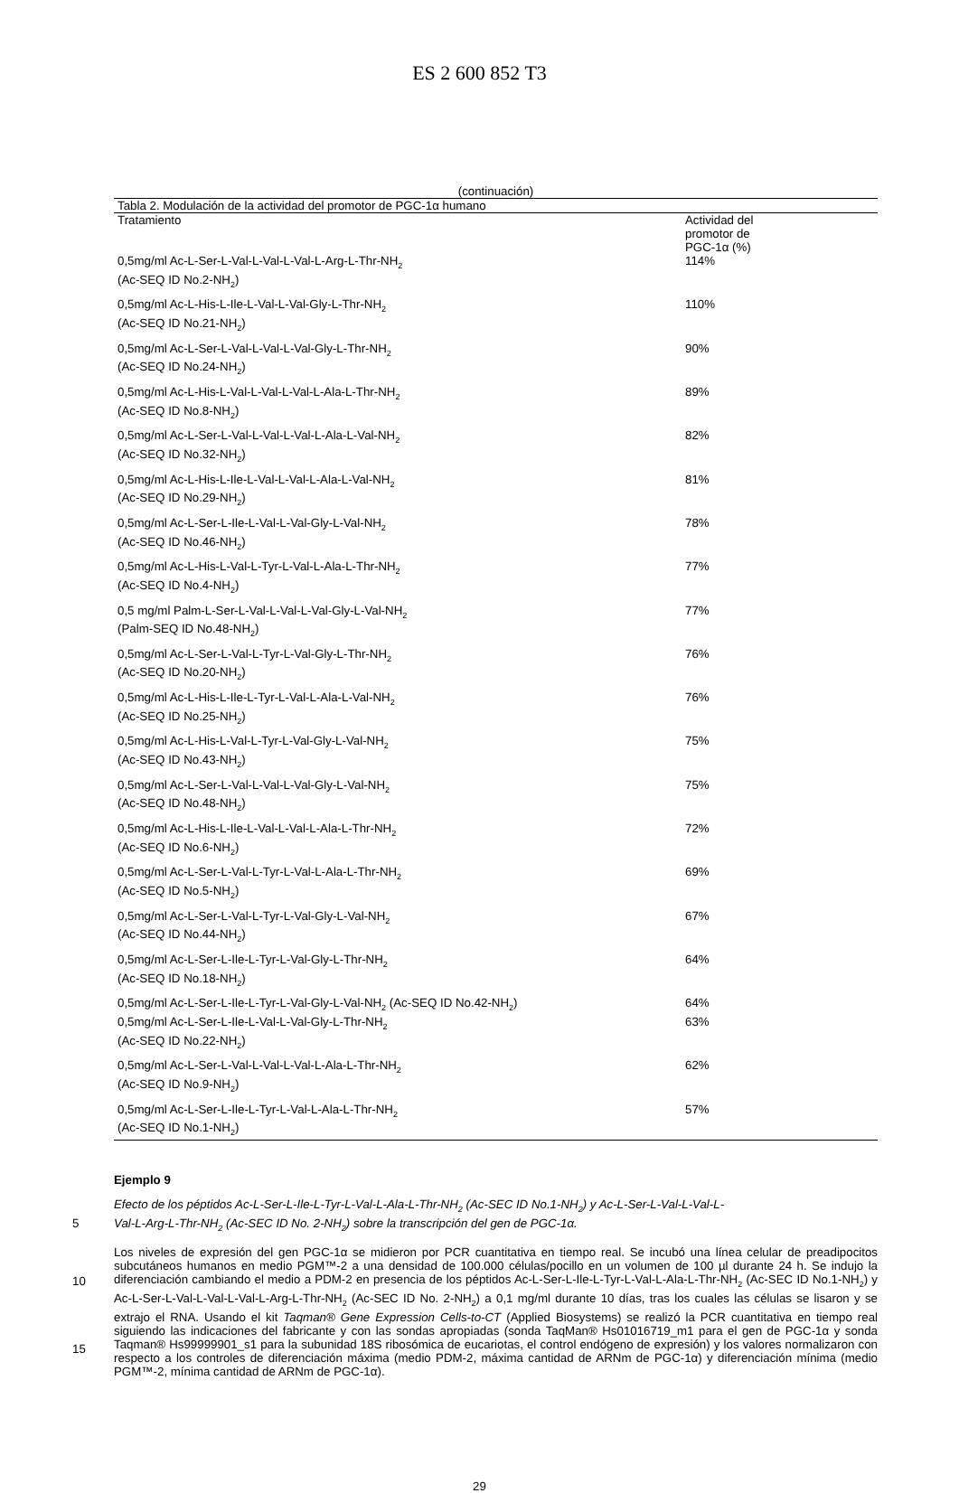ES 2 600 852 T3
(continuación)
| Tabla 2. Modulación de la actividad del promotor de PGC-1α humano | |
| --- | --- |
| Tratamiento | Actividad del promotor de PGC-1α (%) |
| 0,5mg/ml Ac-L-Ser-L-Val-L-Val-L-Val-L-Arg-L-Thr-NH<sub>2</sub> (Ac-SEQ ID No.2-NH<sub>2</sub>) | 114% |
| 0,5mg/ml Ac-L-His-L-Ile-L-Val-L-Val-Gly-L-Thr-NH<sub>2</sub> (Ac-SEQ ID No.21-NH<sub>2</sub>) | 110% |
| 0,5mg/ml Ac-L-Ser-L-Val-L-Val-L-Val-Gly-L-Thr-NH<sub>2</sub> (Ac-SEQ ID No.24-NH<sub>2</sub>) | 90% |
| 0,5mg/ml Ac-L-His-L-Val-L-Val-L-Val-L-Ala-L-Thr-NH<sub>2</sub> (Ac-SEQ ID No.8-NH<sub>2</sub>) | 89% |
| 0,5mg/ml Ac-L-Ser-L-Val-L-Val-L-Val-L-Ala-L-Val-NH<sub>2</sub> (Ac-SEQ ID No.32-NH<sub>2</sub>) | 82% |
| 0,5mg/ml Ac-L-His-L-Ile-L-Val-L-Val-L-Ala-L-Val-NH<sub>2</sub> (Ac-SEQ ID No.29-NH<sub>2</sub>) | 81% |
| 0,5mg/ml Ac-L-Ser-L-Ile-L-Val-L-Val-Gly-L-Val-NH<sub>2</sub> (Ac-SEQ ID No.46-NH<sub>2</sub>) | 78% |
| 0,5mg/ml Ac-L-His-L-Val-L-Tyr-L-Val-L-Ala-L-Thr-NH<sub>2</sub> (Ac-SEQ ID No.4-NH<sub>2</sub>) | 77% |
| 0,5 mg/ml Palm-L-Ser-L-Val-L-Val-L-Val-Gly-L-Val-NH<sub>2</sub> (Palm-SEQ ID No.48-NH<sub>2</sub>) | 77% |
| 0,5mg/ml Ac-L-Ser-L-Val-L-Tyr-L-Val-Gly-L-Thr-NH<sub>2</sub> (Ac-SEQ ID No.20-NH<sub>2</sub>) | 76% |
| 0,5mg/ml Ac-L-His-L-Ile-L-Tyr-L-Val-L-Ala-L-Val-NH<sub>2</sub> (Ac-SEQ ID No.25-NH<sub>2</sub>) | 76% |
| 0,5mg/ml Ac-L-His-L-Val-L-Tyr-L-Val-Gly-L-Val-NH<sub>2</sub> (Ac-SEQ ID No.43-NH<sub>2</sub>) | 75% |
| 0,5mg/ml Ac-L-Ser-L-Val-L-Val-L-Val-Gly-L-Val-NH<sub>2</sub> (Ac-SEQ ID No.48-NH<sub>2</sub>) | 75% |
| 0,5mg/ml Ac-L-His-L-Ile-L-Val-L-Val-L-Ala-L-Thr-NH<sub>2</sub> (Ac-SEQ ID No.6-NH<sub>2</sub>) | 72% |
| 0,5mg/ml Ac-L-Ser-L-Val-L-Tyr-L-Val-L-Ala-L-Thr-NH<sub>2</sub> (Ac-SEQ ID No.5-NH<sub>2</sub>) | 69% |
| 0,5mg/ml Ac-L-Ser-L-Val-L-Tyr-L-Val-Gly-L-Val-NH<sub>2</sub> (Ac-SEQ ID No.44-NH<sub>2</sub>) | 67% |
| 0,5mg/ml Ac-L-Ser-L-Ile-L-Tyr-L-Val-Gly-L-Thr-NH<sub>2</sub> (Ac-SEQ ID No.18-NH<sub>2</sub>) | 64% |
| 0,5mg/ml Ac-L-Ser-L-Ile-L-Tyr-L-Val-Gly-L-Val-NH<sub>2</sub> (Ac-SEQ ID No.42-NH<sub>2</sub>) | 64% |
| 0,5mg/ml Ac-L-Ser-L-Ile-L-Val-L-Val-Gly-L-Thr-NH<sub>2</sub> (Ac-SEQ ID No.22-NH<sub>2</sub>) | 63% |
| 0,5mg/ml Ac-L-Ser-L-Val-L-Val-L-Val-L-Ala-L-Thr-NH<sub>2</sub> (Ac-SEQ ID No.9-NH<sub>2</sub>) | 62% |
| 0,5mg/ml Ac-L-Ser-L-Ile-L-Tyr-L-Val-L-Ala-L-Thr-NH<sub>2</sub> (Ac-SEQ ID No.1-NH<sub>2</sub>) | 57% |
Ejemplo 9
Efecto de los péptidos Ac-L-Ser-L-Ile-L-Tyr-L-Val-L-Ala-L-Thr-NH<sub>2</sub> (Ac-SEC ID No.1-NH<sub>2</sub>) y Ac-L-Ser-L-Val-L-Val-L-
5 Val-L-Arg-L-Thr-NH<sub>2</sub> (Ac-SEC ID No. 2-NH<sub>2</sub>) sobre la transcripción del gen de PGC-1α.
Los niveles de expresión del gen PGC-1α se midieron por PCR cuantitativa en tiempo real. Se incubó una línea celular de preadipocitos subcutáneos humanos en medio PGM™-2 a una densidad de 100.000 células/pocillo en un volumen de 100 µl durante 24 h. Se indujo la diferenciación cambiando el medio a PDM-2 en presencia de los péptidos Ac-L-Ser-L-Ile-L-Tyr-L-Val-L-Ala-L-Thr-NH<sub>2</sub> (Ac-SEC ID No.1-NH<sub>2</sub>) y Ac-L-Ser-L-Val-L-Val-L-Val-L-Arg-L- Thr-NH<sub>2</sub> (Ac-SEC ID No. 2-NH<sub>2</sub>) a 0,1 mg/ml durante 10 días, tras los cuales las células se lisaron y se extrajo el RNA. Usando el kit Taqman® Gene Expression Cells-to-CT (Applied Biosystems) se realizó la PCR cuantitativa en tiempo real siguiendo las indicaciones del fabricante y con las sondas apropiadas (sonda TaqMan® Hs01016719_m1 para el gen de PGC-1α y sonda Taqman® Hs99999901_s1 para la subunidad 18S ribosómica de eucariotas, el control endógeno de expresión) y los valores normalizaron con respecto a los controles de diferenciación máxima (medio PDM-2, máxima cantidad de ARNm de PGC-1α) y diferenciación mínima (medio PGM™-2, mínima cantidad de ARNm de PGC-1α).
10
15
29